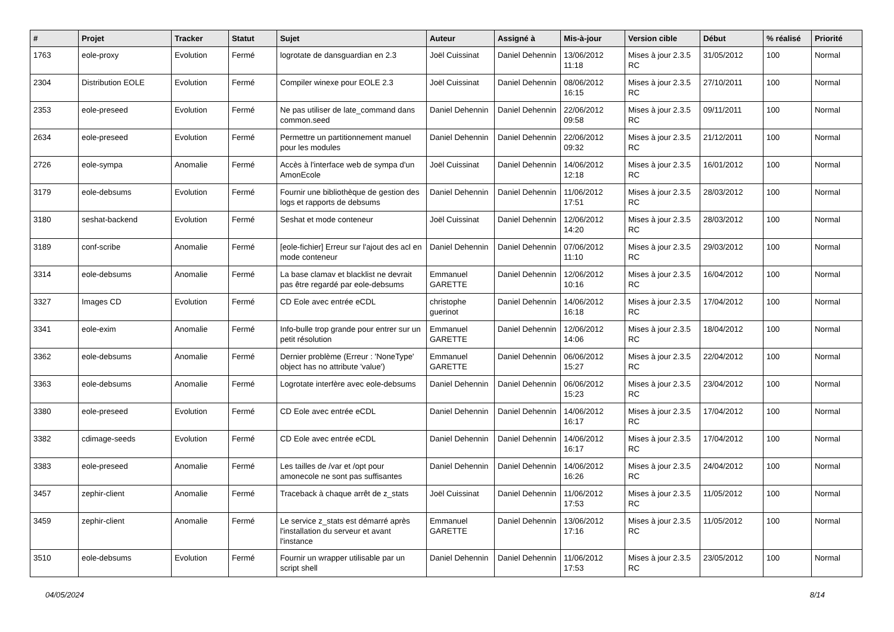| # | Projet | Tracker | Statut | Sujet | Auteur | Assigné à | Mis-à-jour | Version cible | Début | % réalisé | Priorité |
| --- | --- | --- | --- | --- | --- | --- | --- | --- | --- | --- | --- |
| 1763 | eole-proxy | Evolution | Fermé | logrotate de dansguardian en 2.3 | Joël Cuissinat | Daniel Dehennin | 13/06/2012 11:18 | Mises à jour 2.3.5 RC | 31/05/2012 | 100 | Normal |
| 2304 | Distribution EOLE | Evolution | Fermé | Compiler winexe pour EOLE 2.3 | Joël Cuissinat | Daniel Dehennin | 08/06/2012 16:15 | Mises à jour 2.3.5 RC | 27/10/2011 | 100 | Normal |
| 2353 | eole-preseed | Evolution | Fermé | Ne pas utiliser de late_command dans common.seed | Daniel Dehennin | Daniel Dehennin | 22/06/2012 09:58 | Mises à jour 2.3.5 RC | 09/11/2011 | 100 | Normal |
| 2634 | eole-preseed | Evolution | Fermé | Permettre un partitionnement manuel pour les modules | Daniel Dehennin | Daniel Dehennin | 22/06/2012 09:32 | Mises à jour 2.3.5 RC | 21/12/2011 | 100 | Normal |
| 2726 | eole-sympa | Anomalie | Fermé | Accès à l'interface web de sympa d'un AmonEcole | Joël Cuissinat | Daniel Dehennin | 14/06/2012 12:18 | Mises à jour 2.3.5 RC | 16/01/2012 | 100 | Normal |
| 3179 | eole-debsums | Evolution | Fermé | Fournir une bibliothèque de gestion des logs et rapports de debsums | Daniel Dehennin | Daniel Dehennin | 11/06/2012 17:51 | Mises à jour 2.3.5 RC | 28/03/2012 | 100 | Normal |
| 3180 | seshat-backend | Evolution | Fermé | Seshat et mode conteneur | Joël Cuissinat | Daniel Dehennin | 12/06/2012 14:20 | Mises à jour 2.3.5 RC | 28/03/2012 | 100 | Normal |
| 3189 | conf-scribe | Anomalie | Fermé | [eole-fichier] Erreur sur l'ajout des acl en mode conteneur | Daniel Dehennin | Daniel Dehennin | 07/06/2012 11:10 | Mises à jour 2.3.5 RC | 29/03/2012 | 100 | Normal |
| 3314 | eole-debsums | Anomalie | Fermé | La base clamav et blacklist ne devrait pas être regardé par eole-debsums | Emmanuel GARETTE | Daniel Dehennin | 12/06/2012 10:16 | Mises à jour 2.3.5 RC | 16/04/2012 | 100 | Normal |
| 3327 | Images CD | Evolution | Fermé | CD Eole avec entrée eCDL | christophe guerinot | Daniel Dehennin | 14/06/2012 16:18 | Mises à jour 2.3.5 RC | 17/04/2012 | 100 | Normal |
| 3341 | eole-exim | Anomalie | Fermé | Info-bulle trop grande pour entrer sur un petit résolution | Emmanuel GARETTE | Daniel Dehennin | 12/06/2012 14:06 | Mises à jour 2.3.5 RC | 18/04/2012 | 100 | Normal |
| 3362 | eole-debsums | Anomalie | Fermé | Dernier problème (Erreur : 'NoneType' object has no attribute 'value') | Emmanuel GARETTE | Daniel Dehennin | 06/06/2012 15:27 | Mises à jour 2.3.5 RC | 22/04/2012 | 100 | Normal |
| 3363 | eole-debsums | Anomalie | Fermé | Logrotate interfère avec eole-debsums | Daniel Dehennin | Daniel Dehennin | 06/06/2012 15:23 | Mises à jour 2.3.5 RC | 23/04/2012 | 100 | Normal |
| 3380 | eole-preseed | Evolution | Fermé | CD Eole avec entrée eCDL | Daniel Dehennin | Daniel Dehennin | 14/06/2012 16:17 | Mises à jour 2.3.5 RC | 17/04/2012 | 100 | Normal |
| 3382 | cdimage-seeds | Evolution | Fermé | CD Eole avec entrée eCDL | Daniel Dehennin | Daniel Dehennin | 14/06/2012 16:17 | Mises à jour 2.3.5 RC | 17/04/2012 | 100 | Normal |
| 3383 | eole-preseed | Anomalie | Fermé | Les tailles de /var et /opt pour amonecole ne sont pas suffisantes | Daniel Dehennin | Daniel Dehennin | 14/06/2012 16:26 | Mises à jour 2.3.5 RC | 24/04/2012 | 100 | Normal |
| 3457 | zephir-client | Anomalie | Fermé | Traceback à chaque arrêt de z_stats | Joël Cuissinat | Daniel Dehennin | 11/06/2012 17:53 | Mises à jour 2.3.5 RC | 11/05/2012 | 100 | Normal |
| 3459 | zephir-client | Anomalie | Fermé | Le service z_stats est démarré après l'installation du serveur et avant l'instance | Emmanuel GARETTE | Daniel Dehennin | 13/06/2012 17:16 | Mises à jour 2.3.5 RC | 11/05/2012 | 100 | Normal |
| 3510 | eole-debsums | Evolution | Fermé | Fournir un wrapper utilisable par un script shell | Daniel Dehennin | Daniel Dehennin | 11/06/2012 17:53 | Mises à jour 2.3.5 RC | 23/05/2012 | 100 | Normal |
04/05/2024 8/14